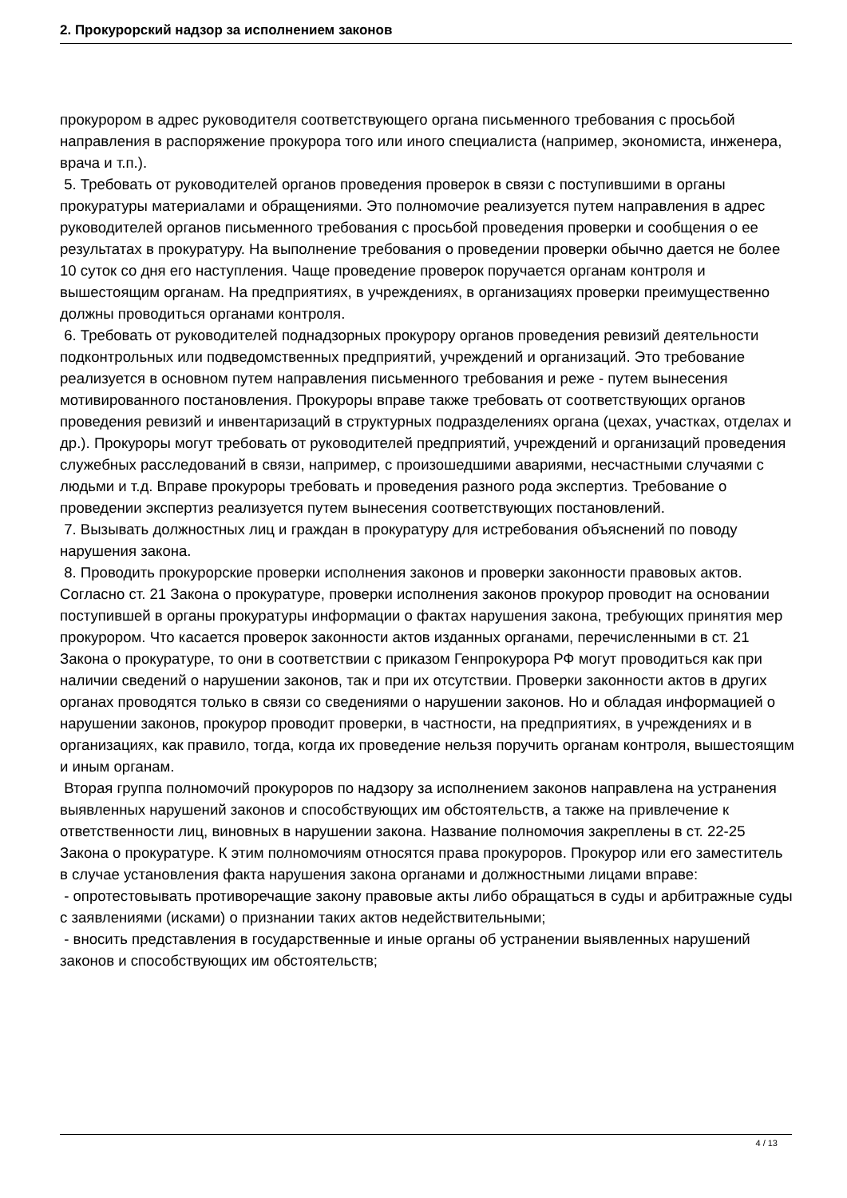2. Прокурорский надзор за исполнением законов
прокурором в адрес руководителя соответствующего органа письменного требования с просьбой направления в распоряжение прокурора того или иного специалиста (например, экономиста, инженера, врача и т.п.).
5. Требовать от руководителей органов проведения проверок в связи с поступившими в органы прокуратуры материалами и обращениями. Это полномочие реализуется путем направления в адрес руководителей органов письменного требования с просьбой проведения проверки и сообщения о ее результатах в прокуратуру. На выполнение требования о проведении проверки обычно дается не более 10 суток со дня его наступления. Чаще проведение проверок поручается органам контроля и вышестоящим органам. На предприятиях, в учреждениях, в организациях проверки преимущественно должны проводиться органами контроля.
6. Требовать от руководителей поднадзорных прокурору органов проведения ревизий деятельности подконтрольных или подведомственных предприятий, учреждений и организаций. Это требование реализуется в основном путем направления письменного требования и реже - путем вынесения мотивированного постановления. Прокуроры вправе также требовать от соответствующих органов проведения ревизий и инвентаризаций в структурных подразделениях органа (цехах, участках, отделах и др.). Прокуроры могут требовать от руководителей предприятий, учреждений и организаций проведения служебных расследований в связи, например, с произошедшими авариями, несчастными случаями с людьми и т.д. Вправе прокуроры требовать и проведения разного рода экспертиз. Требование о проведении экспертиз реализуется путем вынесения соответствующих постановлений.
7. Вызывать должностных лиц и граждан в прокуратуру для истребования объяснений по поводу нарушения закона.
8. Проводить прокурорские проверки исполнения законов и проверки законности правовых актов. Согласно ст. 21 Закона о прокуратуре, проверки исполнения законов прокурор проводит на основании поступившей в органы прокуратуры информации о фактах нарушения закона, требующих принятия мер прокурором. Что касается проверок законности актов изданных органами, перечисленными в ст. 21 Закона о прокуратуре, то они в соответствии с приказом Генпрокурора РФ могут проводиться как при наличии сведений о нарушении законов, так и при их отсутствии. Проверки законности актов в других органах проводятся только в связи со сведениями о нарушении законов. Но и обладая информацией о нарушении законов, прокурор проводит проверки, в частности, на предприятиях, в учреждениях и в организациях, как правило, тогда, когда их проведение нельзя поручить органам контроля, вышестоящим и иным органам.
Вторая группа полномочий прокуроров по надзору за исполнением законов направлена на устранения выявленных нарушений законов и способствующих им обстоятельств, а также на привлечение к ответственности лиц, виновных в нарушении закона. Название полномочия закреплены в ст. 22-25 Закона о прокуратуре. К этим полномочиям относятся права прокуроров. Прокурор или его заместитель в случае установления факта нарушения закона органами и должностными лицами вправе:
- опротестовывать противоречащие закону правовые акты либо обращаться в суды и арбитражные суды с заявлениями (исками) о признании таких актов недействительными;
- вносить представления в государственные и иные органы об устранении выявленных нарушений законов и способствующих им обстоятельств;
4 / 13